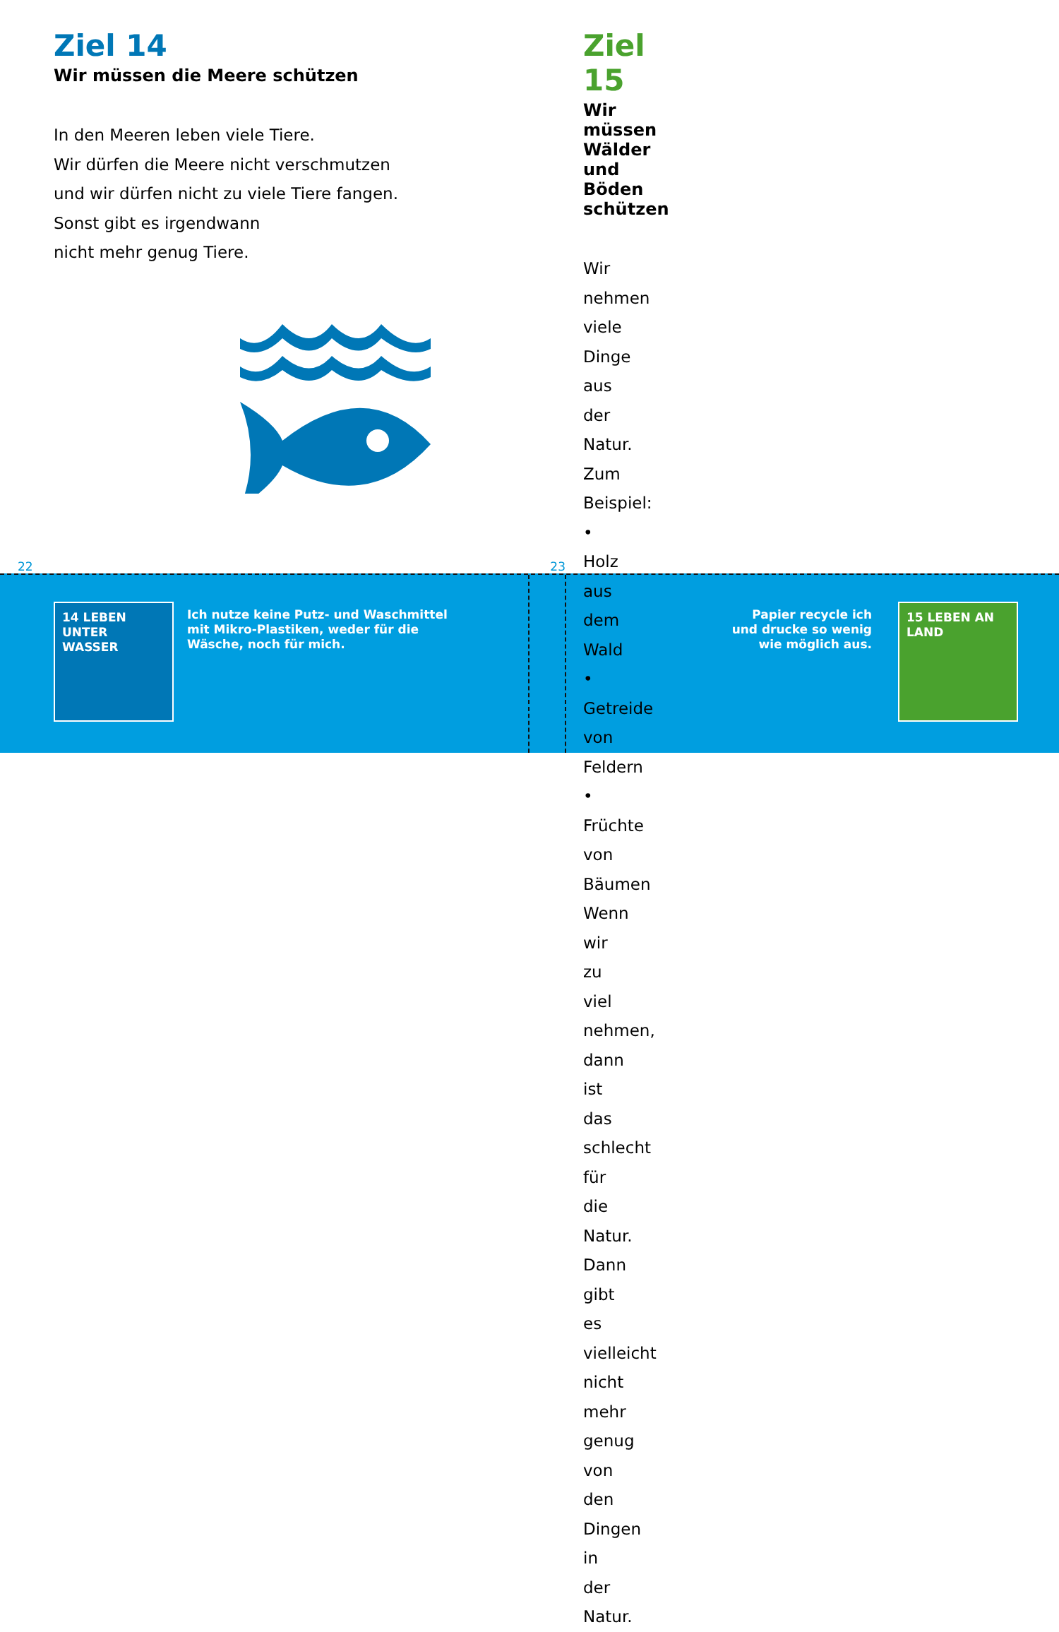Ziel 14
Wir müssen die Meere schützen
In den Meeren leben viele Tiere.
Wir dürfen die Meere nicht verschmutzen
und wir dürfen nicht zu viele Tiere fangen.
Sonst gibt es irgendwann
nicht mehr genug Tiere.
22
Ziel 15
Wir müssen Wälder und Böden schützen
Wir nehmen viele Dinge aus der Natur.
Zum Beispiel:
• Holz aus dem Wald
• Getreide von Feldern
• Früchte von Bäumen
Wenn wir zu viel nehmen,
dann ist das schlecht für die Natur.
Dann gibt es vielleicht nicht mehr genug
von den Dingen in der Natur.
23
14 LEBEN UNTER WASSER
Ich nutze keine Putz- und Waschmittel
mit Mikro-Plastiken, weder für die
Wäsche, noch für mich.
Papier recycle ich
und drucke so wenig
wie möglich aus.
15 LEBEN AN LAND